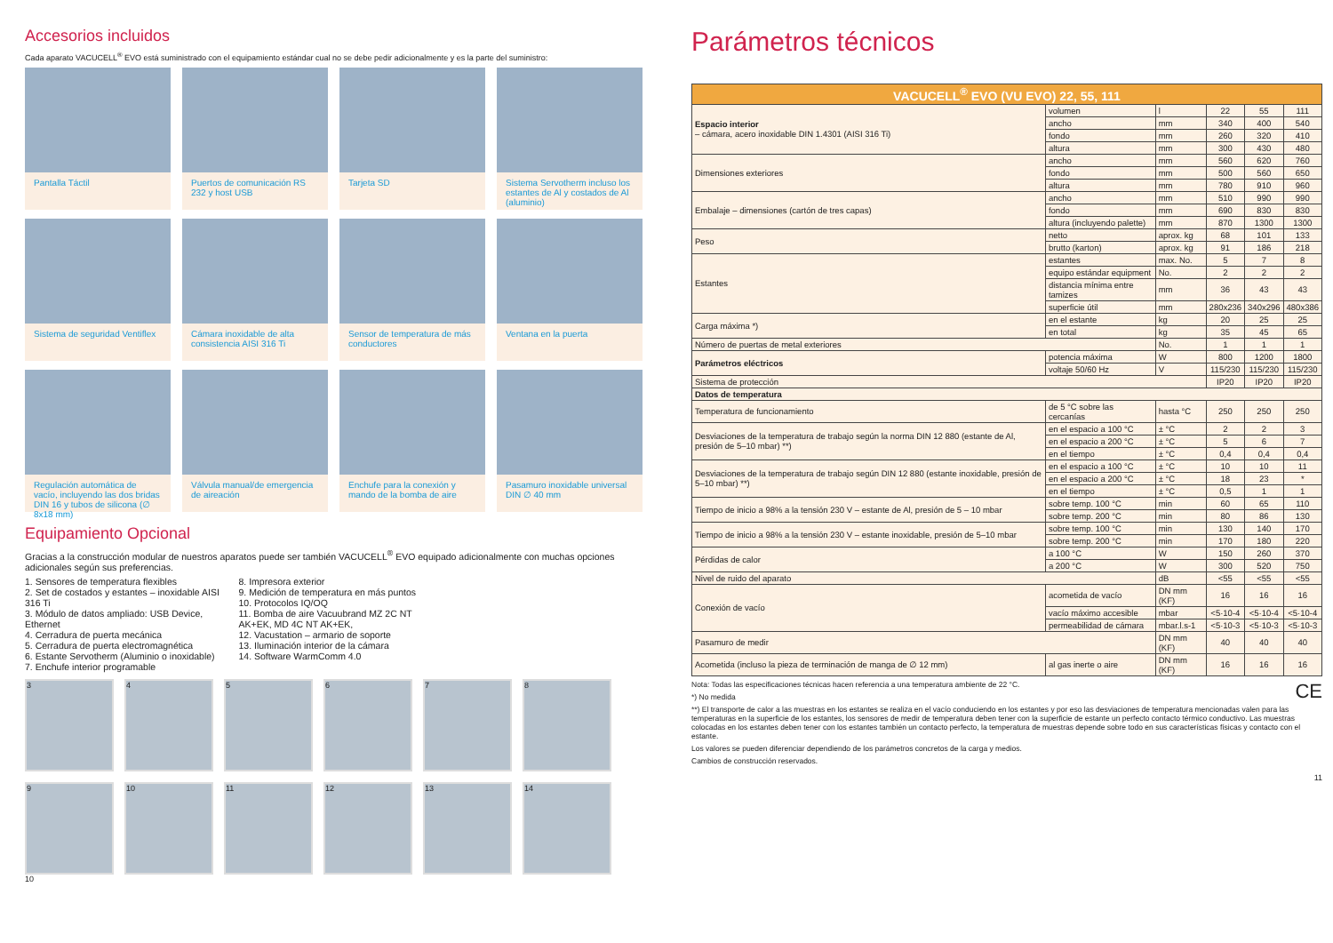Accesorios incluidos
Cada aparato VACUCELL<sup>®</sup> EVO está suministrado con el equipamiento estándar cual no se debe pedir adicionalmente y es la parte del suministro:
Pantalla Táctil
Puertos de comunicación RS 232 y host USB
Tarjeta SD
Sistema Servotherm incluso los estantes de Al y costados de Al (aluminio)
Sistema de seguridad Ventiflex
Cámara inoxidable de alta consistencia AISI 316 Ti
Sensor de temperatura de más conductores
Ventana en la puerta
Regulación automática de vacío, incluyendo las dos bridas DIN 16 y tubos de silicona (∅ 8x18 mm)
Válvula manual/de emergencia de aireación
Enchufe para la conexión y mando de la bomba de aire
Pasamuro inoxidable universal DIN ∅ 40 mm
Equipamiento Opcional
Gracias a la construcción modular de nuestros aparatos puede ser también VACUCELL<sup>®</sup> EVO equipado adicionalmente con muchas opciones adicionales según sus preferencias.
1. Sensores de temperatura flexibles
2. Set de costados y estantes – inoxidable AISI 316 Ti
3. Módulo de datos ampliado: USB Device, Ethernet
4. Cerradura de puerta mecánica
5. Cerradura de puerta electromagnética
6. Estante Servotherm (Aluminio o inoxidable)
7. Enchufe interior programable
8. Impresora exterior
9. Medición de temperatura en más puntos
10. Protocolos IQ/OQ
11. Bomba de aire Vacuubrand MZ 2C NT AK+EK, MD 4C NT AK+EK,
12. Vacustation – armario de soporte
13. Iluminación interior de la cámara
14. Software WarmComm 4.0
3
4
5
6
7
8
9
10
11
12
13
14
10
Parámetros técnicos
| VACUCELL<sup>®</sup> EVO (VU EVO) 22, 55, 111 | | | | | |
| --- | --- | --- | --- | --- | --- |
| Espacio interior – cámara, acero inoxidable DIN 1.4301 (AISI 316 Ti) | volumen | l | 22 | 55 | 111 |
| | ancho | mm | 340 | 400 | 540 |
| | fondo | mm | 260 | 320 | 410 |
| | altura | mm | 300 | 430 | 480 |
| Dimensiones exteriores | ancho | mm | 560 | 620 | 760 |
| | fondo | mm | 500 | 560 | 650 |
| | altura | mm | 780 | 910 | 960 |
| Embalaje – dimensiones (cartón de tres capas) | ancho | mm | 510 | 990 | 990 |
| | fondo | mm | 690 | 830 | 830 |
| | altura (incluyendo palette) | mm | 870 | 1300 | 1300 |
| Peso | netto | aprox. kg | 68 | 101 | 133 |
| | brutto (karton) | aprox. kg | 91 | 186 | 218 |
| Estantes | estantes | max. No. | 5 | 7 | 8 |
| | equipo estándar equipment | No. | 2 | 2 | 2 |
| | distancia mínima entre tamizes | mm | 36 | 43 | 43 |
| | superficie útil | mm | 280x236 | 340x296 | 480x386 |
| Carga máxima *) | en el estante | kg | 20 | 25 | 25 |
| | en total | kg | 35 | 45 | 65 |
| Número de puertas de metal exteriores | | No. | 1 | 1 | 1 |
| Parámetros eléctricos | potencia máxima | W | 800 | 1200 | 1800 |
| | voltaje 50/60 Hz | V | 115/230 | 115/230 | 115/230 |
| Sistema de protección | | | IP20 | IP20 | IP20 |
| Datos de temperatura | | | | | |
| Temperatura de funcionamiento | de 5 °C sobre las cercanías | hasta °C | 250 | 250 | 250 |
| Desviaciones de la temperatura de trabajo según la norma DIN 12 880 (estante de Al, presión de 5–10 mbar) **) | en el espacio a 100 °C | ± °C | 2 | 2 | 3 |
| | en el espacio a 200 °C | ± °C | 5 | 6 | 7 |
| | en el tiempo | ± °C | 0,4 | 0,4 | 0,4 |
| Desviaciones de la temperatura de trabajo según DIN 12 880 (estante inoxidable, presión de 5–10 mbar) **) | en el espacio a 100 °C | ± °C | 10 | 10 | 11 |
| | en el espacio a 200 °C | ± °C | 18 | 23 | * |
| | en el tiempo | ± °C | 0,5 | 1 | 1 |
| Tiempo de inicio a 98% a la tensión 230 V – estante de Al, presión de 5 – 10 mbar | sobre temp. 100 °C | min | 60 | 65 | 110 |
| | sobre temp. 200 °C | min | 80 | 86 | 130 |
| Tiempo de inicio a 98% a la tensión 230 V – estante inoxidable, presión de 5–10 mbar | sobre temp. 100 °C | min | 130 | 140 | 170 |
| | sobre temp. 200 °C | min | 170 | 180 | 220 |
| Pérdidas de calor | a 100 °C | W | 150 | 260 | 370 |
| | a 200 °C | W | 300 | 520 | 750 |
| Nivel de ruido del aparato | | dB | <55 | <55 | <55 |
| Conexión de vacío | acometida de vacío | DN mm (KF) | 16 | 16 | 16 |
| | vacío máximo accesible | mbar | <5·10-4 | <5·10-4 | <5·10-4 |
| | permeabilidad de cámara | mbar.l.s-1 | <5·10-3 | <5·10-3 | <5·10-3 |
| Pasamuro de medir | | DN mm (KF) | 40 | 40 | 40 |
| Acometida (incluso la pieza de terminación de manga de ∅ 12 mm) | al gas inerte o aire | DN mm (KF) | 16 | 16 | 16 |
Nota: Todas las especificaciones técnicas hacen referencia a una temperatura ambiente de 22 °C. CE
*) No medida
**) El transporte de calor a las muestras en los estantes se realiza en el vacío conduciendo en los estantes y por eso las desviaciones de temperatura mencionadas valen para las temperaturas en la superficie de los estantes, los sensores de medir de temperatura deben tener con la superficie de estante un perfecto contacto térmico conductivo. Las muestras colocadas en los estantes deben tener con los estantes también un contacto perfecto, la temperatura de muestras depende sobre todo en sus características físicas y contacto con el estante.
Los valores se pueden diferenciar dependiendo de los parámetros concretos de la carga y medios.
Cambios de construcción reservados.
11